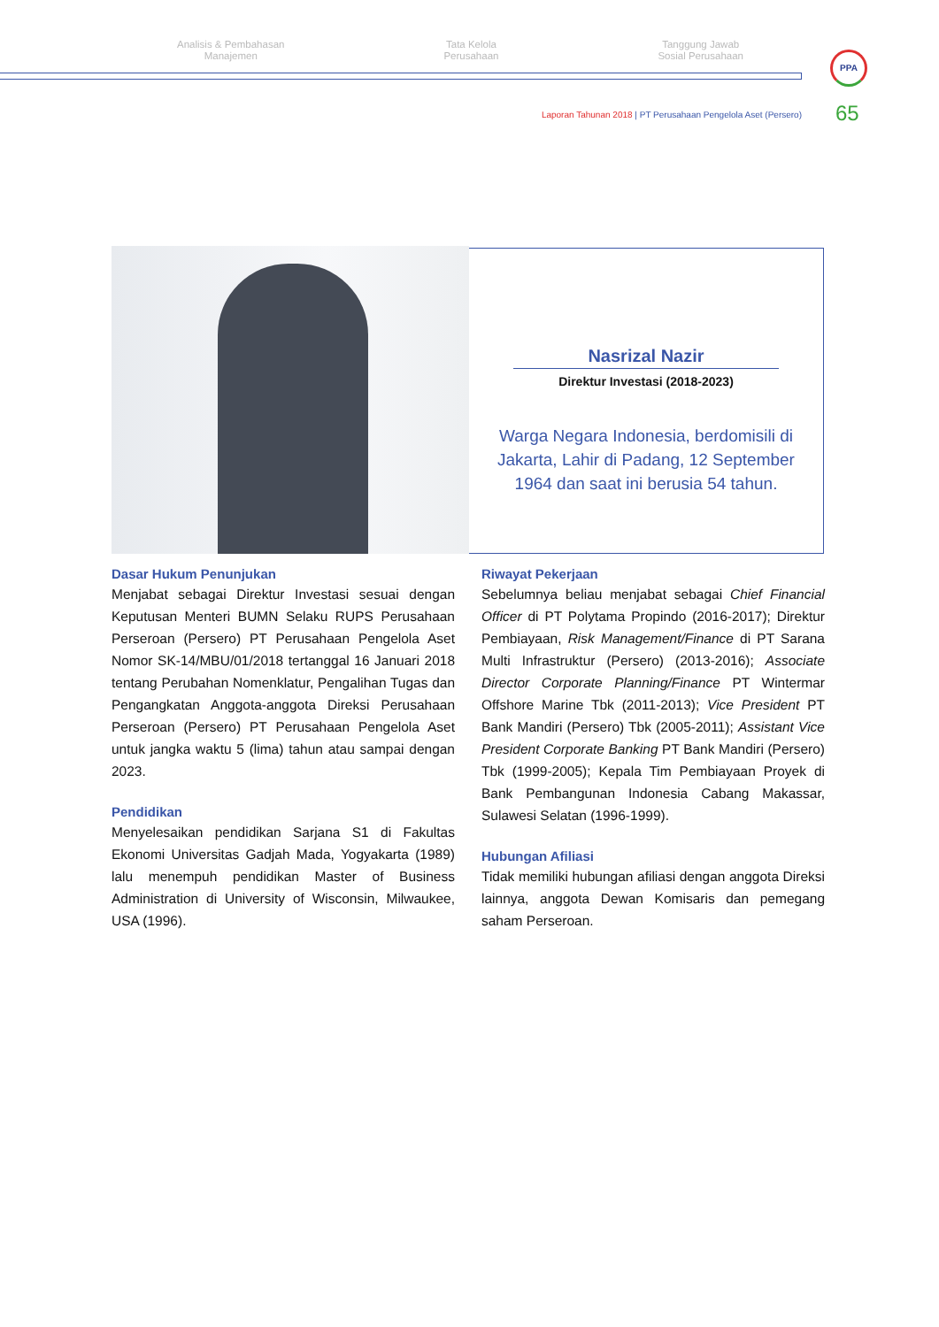Analisis & Pembahasan
Manajemen
Tata Kelola
Perusahaan
Tanggung Jawab
Sosial Perusahaan
PPA
Laporan Tahunan 2018 | PT Perusahaan Pengelola Aset (Persero)
65
Nasrizal Nazir
Direktur Investasi (2018-2023)
Warga Negara Indonesia, berdomisili di Jakarta, Lahir di Padang, 12 September 1964 dan saat ini berusia 54 tahun.
Dasar Hukum Penunjukan
Menjabat sebagai Direktur Investasi sesuai dengan Keputusan Menteri BUMN Selaku RUPS Perusahaan Perseroan (Persero) PT Perusahaan Pengelola Aset Nomor SK-14/MBU/01/2018 tertanggal 16 Januari 2018 tentang Perubahan Nomenklatur, Pengalihan Tugas dan Pengangkatan Anggota-anggota Direksi Perusahaan Perseroan (Persero) PT Perusahaan Pengelola Aset untuk jangka waktu 5 (lima) tahun atau sampai dengan 2023.
Pendidikan
Menyelesaikan pendidikan Sarjana S1 di Fakultas Ekonomi Universitas Gadjah Mada, Yogyakarta (1989) lalu menempuh pendidikan Master of Business Administration di University of Wisconsin, Milwaukee, USA (1996).
Riwayat Pekerjaan
Sebelumnya beliau menjabat sebagai Chief Financial Officer di PT Polytama Propindo (2016-2017); Direktur Pembiayaan, Risk Management/Finance di PT Sarana Multi Infrastruktur (Persero) (2013-2016); Associate Director Corporate Planning/Finance PT Wintermar Offshore Marine Tbk (2011-2013); Vice President PT Bank Mandiri (Persero) Tbk (2005-2011); Assistant Vice President Corporate Banking PT Bank Mandiri (Persero) Tbk (1999-2005); Kepala Tim Pembiayaan Proyek di Bank Pembangunan Indonesia Cabang Makassar, Sulawesi Selatan (1996-1999).
Hubungan Afiliasi
Tidak memiliki hubungan afiliasi dengan anggota Direksi lainnya, anggota Dewan Komisaris dan pemegang saham Perseroan.